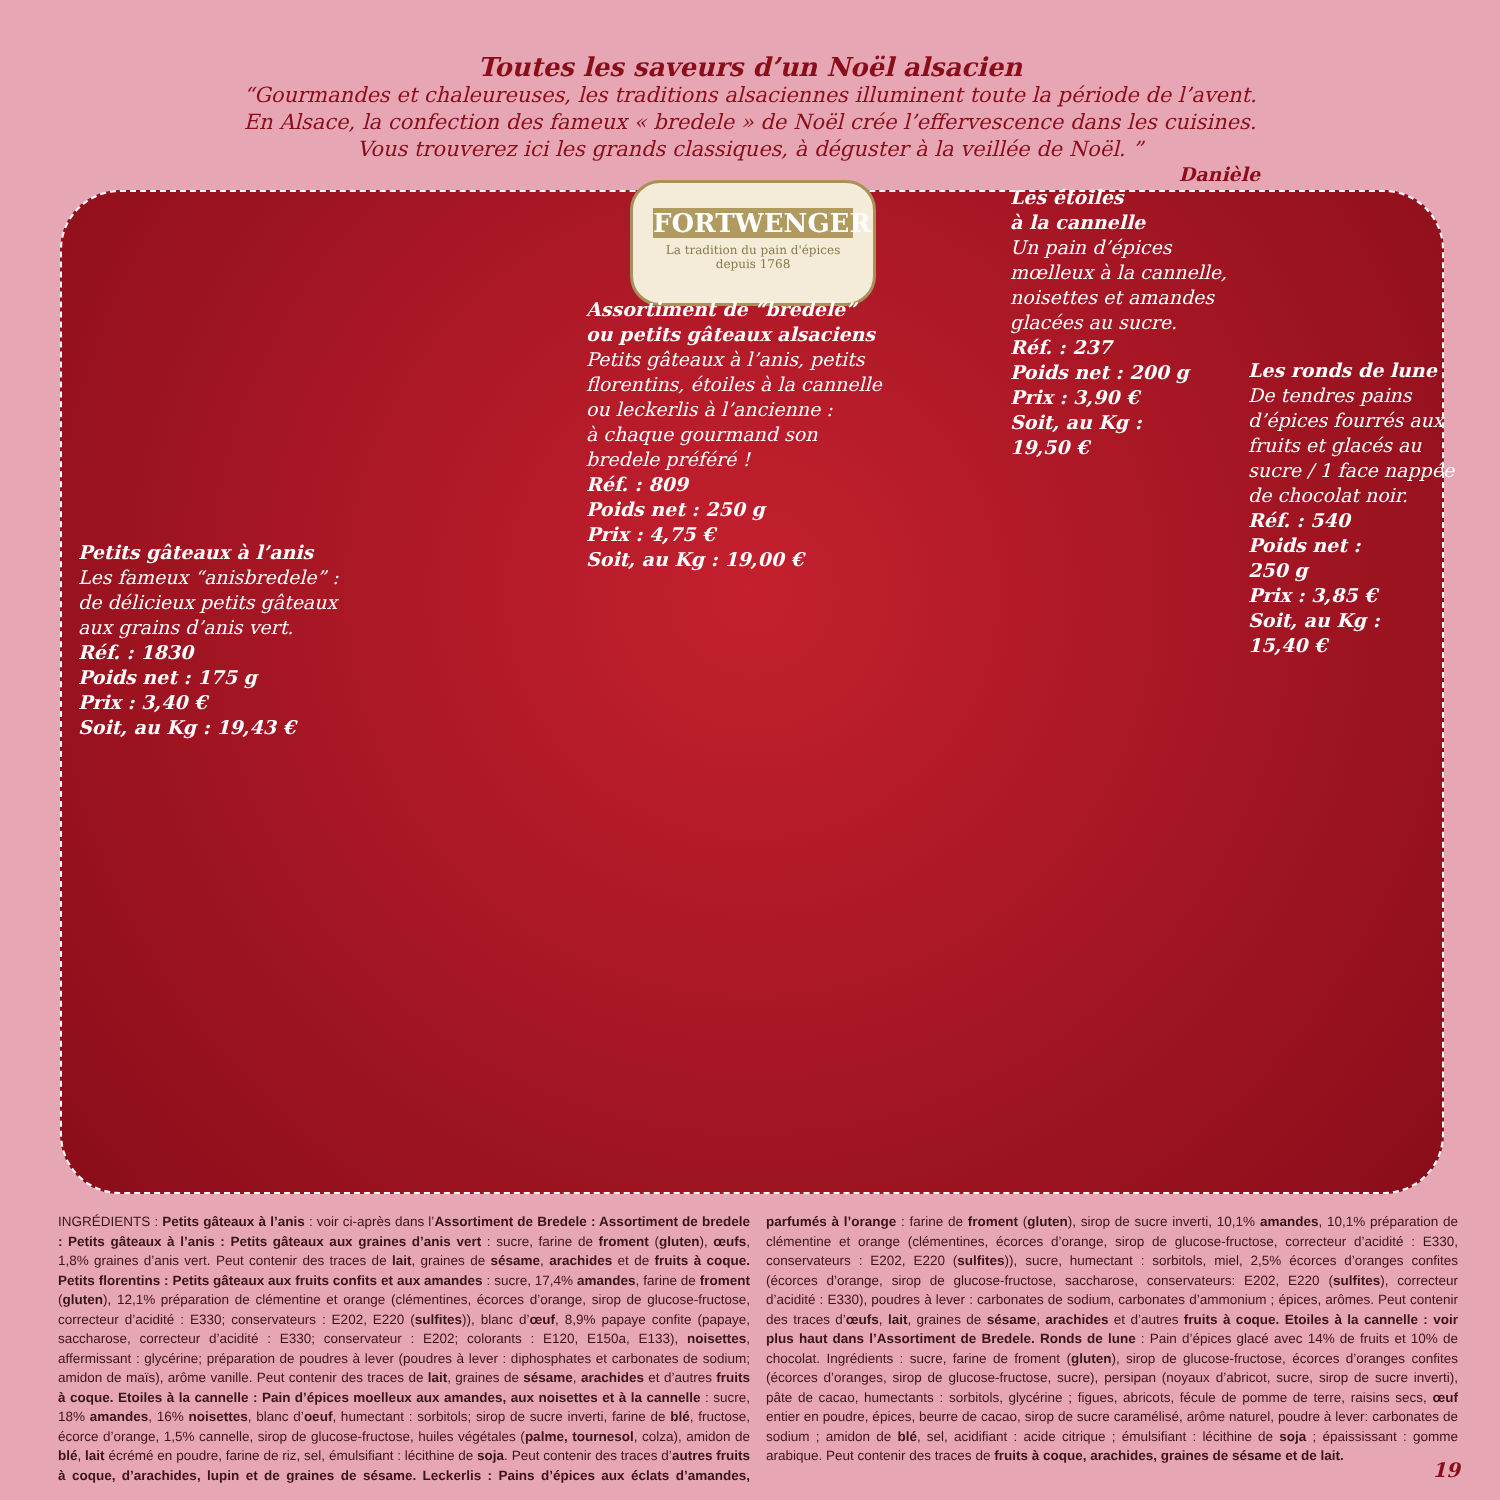FORTWENGER
La tradition du pain d'épices
depuis 1768
Toutes les saveurs d’un Noël alsacien
“Gourmandes et chaleureuses, les traditions alsaciennes illuminent toute la période de l’avent.
En Alsace, la confection des fameux « bredele » de Noël crée l’effervescence dans les cuisines.
Vous trouverez ici les grands classiques, à déguster à la veillée de Noël. ”
Danièle
Petits gâteaux à l’anis
Les fameux “anisbredele” :
de délicieux petits gâteaux
aux grains d’anis vert.
Réf. : 1830
Poids net : 175 g
Prix : 3,40 €
Soit, au Kg : 19,43 €
Assortiment de “bredele”
ou petits gâteaux alsaciens
Petits gâteaux à l’anis, petits
florentins, étoiles à la cannelle
ou leckerlis à l’ancienne :
à chaque gourmand son
bredele préféré !
Réf. : 809
Poids net : 250 g
Prix : 4,75 €
Soit, au Kg : 19,00 €
Les étoiles
à la cannelle
Un pain d’épices
mœlleux à la cannelle,
noisettes et amandes
glacées au sucre.
Réf. : 237
Poids net : 200 g
Prix : 3,90 €
Soit, au Kg :
19,50 €
Les ronds de lune
De tendres pains
d’épices fourrés aux
fruits et glacés au
sucre / 1 face nappée
de chocolat noir.
Réf. : 540
Poids net :
250 g
Prix : 3,85 €
Soit, au Kg :
15,40 €
INGRÉDIENTS : Petits gâteaux à l’anis : voir ci-après dans l’Assortiment de Bredele : Assortiment de bredele : Petits gâteaux à l’anis : Petits gâteaux aux graines d’anis vert : sucre, farine de froment (gluten), œufs, 1,8% graines d’anis vert. Peut contenir des traces de lait, graines de sésame, arachides et de fruits à coque. Petits florentins : Petits gâteaux aux fruits confits et aux amandes : sucre, 17,4% amandes, farine de froment (gluten), 12,1% préparation de clémentine et orange (clémentines, écorces d’orange, sirop de glucose-fructose, correcteur d’acidité : E330; conservateurs : E202, E220 (sulfites)), blanc d’œuf, 8,9% papaye confite (papaye, saccharose, correcteur d’acidité : E330; conservateur : E202; colorants : E120, E150a, E133), noisettes, affermissant : glycérine; préparation de poudres à lever (poudres à lever : diphosphates et carbonates de sodium; amidon de maïs), arôme vanille. Peut contenir des traces de lait, graines de sésame, arachides et d’autres fruits à coque. Etoiles à la cannelle : Pain d’épices moelleux aux amandes, aux noisettes et à la cannelle : sucre, 18% amandes, 16% noisettes, blanc d’oeuf, humectant : sorbitols; sirop de sucre inverti, farine de blé, fructose, écorce d’orange, 1,5% cannelle, sirop de glucose-fructose, huiles végétales (palme, tournesol, colza), amidon de blé, lait écrémé en poudre, farine de riz, sel, émulsifiant : lécithine de soja. Peut contenir des traces d’autres fruits à coque, d’arachides, lupin et de graines de sésame. Leckerlis : Pains d’épices aux éclats d’amandes, parfumés à l’orange : farine de froment (gluten), sirop de sucre inverti, 10,1% amandes, 10,1% préparation de clémentine et orange (clémentines, écorces d’orange, sirop de glucose-fructose, correcteur d’acidité : E330, conservateurs : E202, E220 (sulfites)), sucre, humectant : sorbitols, miel, 2,5% écorces d’oranges confites (écorces d’orange, sirop de glucose-fructose, saccharose, conservateurs: E202, E220 (sulfites), correcteur d’acidité : E330), poudres à lever : carbonates de sodium, carbonates d’ammonium ; épices, arômes. Peut contenir des traces d’œufs, lait, graines de sésame, arachides et d’autres fruits à coque. Etoiles à la cannelle : voir plus haut dans l’Assortiment de Bredele. Ronds de lune : Pain d’épices glacé avec 14% de fruits et 10% de chocolat. Ingrédients : sucre, farine de froment (gluten), sirop de glucose-fructose, écorces d’oranges confites (écorces d’oranges, sirop de glucose-fructose, sucre), persipan (noyaux d’abricot, sucre, sirop de sucre inverti), pâte de cacao, humectants : sorbitols, glycérine ; figues, abricots, fécule de pomme de terre, raisins secs, œuf entier en poudre, épices, beurre de cacao, sirop de sucre caramélisé, arôme naturel, poudre à lever: carbonates de sodium ; amidon de blé, sel, acidifiant : acide citrique ; émulsifiant : lécithine de soja ; épaississant : gomme arabique. Peut contenir des traces de fruits à coque, arachides, graines de sésame et de lait.
19